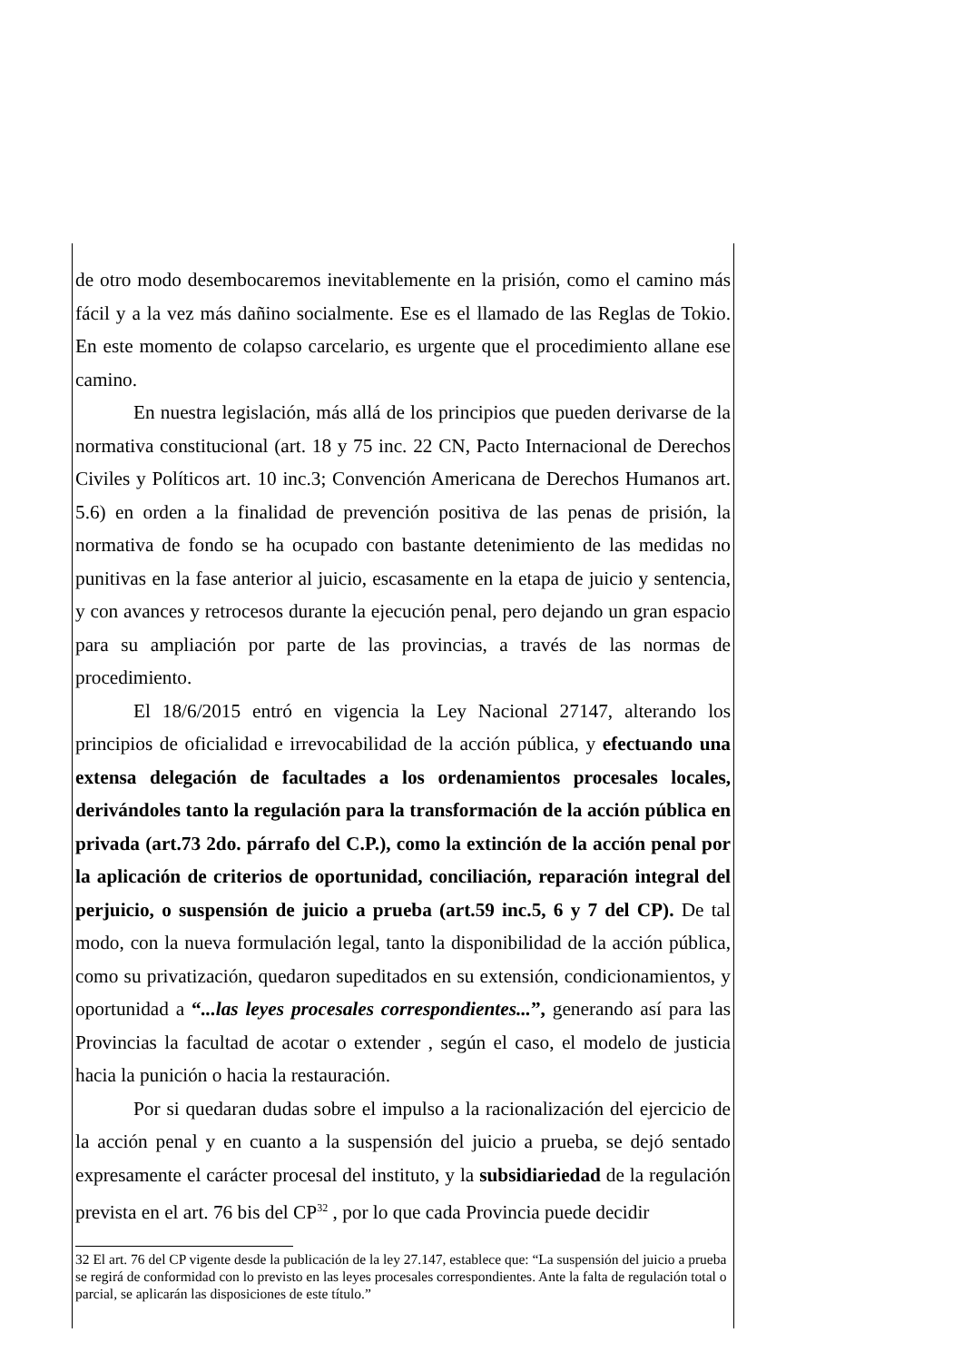de otro modo desembocaremos inevitablemente en la prisión, como el camino más fácil y a la vez más dañino socialmente. Ese es el llamado de las Reglas de Tokio. En este momento de colapso carcelario, es urgente que el procedimiento allane ese camino.
En nuestra legislación, más allá de los principios que pueden derivarse de la normativa constitucional (art. 18 y 75 inc. 22 CN, Pacto Internacional de Derechos Civiles y Políticos art. 10 inc.3; Convención Americana de Derechos Humanos art. 5.6) en orden a la finalidad de prevención positiva de las penas de prisión, la normativa de fondo se ha ocupado con bastante detenimiento de las medidas no punitivas en la fase anterior al juicio, escasamente en la etapa de juicio y sentencia, y con avances y retrocesos durante la ejecución penal, pero dejando un gran espacio para su ampliación por parte de las provincias, a través de las normas de procedimiento.
El 18/6/2015 entró en vigencia la Ley Nacional 27147, alterando los principios de oficialidad e irrevocabilidad de la acción pública, y efectuando una extensa delegación de facultades a los ordenamientos procesales locales, derivándoles tanto la regulación para la transformación de la acción pública en privada (art.73 2do. párrafo del C.P.), como la extinción de la acción penal por la aplicación de criterios de oportunidad, conciliación, reparación integral del perjuicio, o suspensión de juicio a prueba (art.59 inc.5, 6 y 7 del CP). De tal modo, con la nueva formulación legal, tanto la disponibilidad de la acción pública, como su privatización, quedaron supeditados en su extensión, condicionamientos, y oportunidad a “...las leyes procesales correspondientes...”, generando así para las Provincias la facultad de acotar o extender , según el caso, el modelo de justicia hacia la punición o hacia la restauración.
Por si quedaran dudas sobre el impulso a la racionalización del ejercicio de la acción penal y en cuanto a la suspensión del juicio a prueba, se dejó sentado expresamente el carácter procesal del instituto, y la subsidiariedad de la regulación prevista en el art. 76 bis del CP<sup>32</sup> , por lo que cada Provincia puede decidir
32 El art. 76 del CP vigente desde la publicación de la ley 27.147, establece que: “La suspensión del juicio a prueba se regirá de conformidad con lo previsto en las leyes procesales correspondientes. Ante la falta de regulación total o parcial, se aplicarán las disposiciones de este título.”